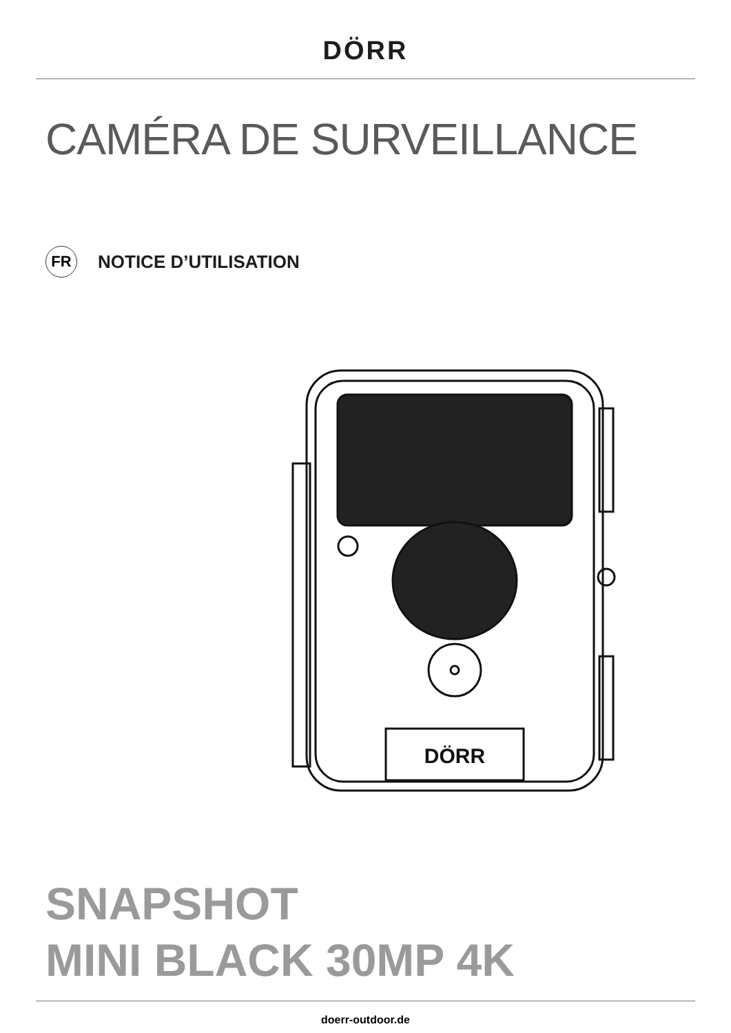DÖRR
CAMÉRA DE SURVEILLANCE
FR
NOTICE D’UTILISATION
DÖRR
SNAPSHOT
MINI BLACK 30MP 4K
doerr-outdoor.de